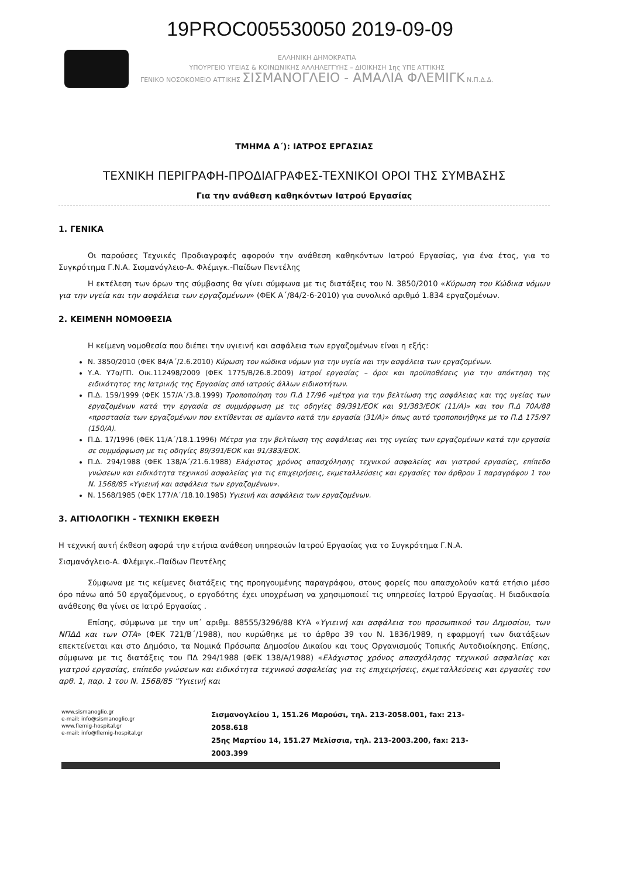19PROC005530050 2019-09-09
ΕΛΛΗΝΙΚΗ ΔΗΜΟΚΡΑΤΙΑ
ΥΠΟΥΡΓΕΙΟ ΥΓΕΙΑΣ & ΚΟΙΝΩΝΙΚΗΣ ΑΛΛΗΛΕΓΓΥΗΣ – ΔΙΟΙΚΗΣΗ 1ης ΥΠΕ ΑΤΤΙΚΗΣ
ΓΕΝΙΚΟ ΝΟΣΟΚΟΜΕΙΟ ΑΤΤΙΚΗΣ ΣΙΣΜΑΝΟΓΛΕΙΟ - ΑΜΑΛΙΑ ΦΛΕΜΙΓΚ Ν.Π.Δ.Δ.
ΤΜΗΜΑ Α΄): ΙΑΤΡΟΣ ΕΡΓΑΣΙΑΣ
ΤΕΧΝΙΚΗ ΠΕΡΙΓΡΑΦΗ-ΠΡΟΔΙΑΓΡΑΦΕΣ-ΤΕΧΝΙΚΟΙ ΟΡΟΙ ΤΗΣ ΣΥΜΒΑΣΗΣ
Για την ανάθεση καθηκόντων Ιατρού Εργασίας
1. ΓΕΝΙΚΑ
Οι παρούσες Τεχνικές Προδιαγραφές αφορούν την ανάθεση καθηκόντων Ιατρού Εργασίας, για ένα έτος, για το Συγκρότημα Γ.Ν.Α. Σισμανόγλειο-Α. Φλέμιγκ.-Παίδων Πεντέλης
Η εκτέλεση των όρων της σύμβασης θα γίνει σύμφωνα με τις διατάξεις του Ν. 3850/2010 «Κύρωση του Κώδικα νόμων για την υγεία και την ασφάλεια των εργαζομένων» (ΦΕΚ Α΄/84/2-6-2010) για συνολικό αριθμό 1.834 εργαζομένων.
2. ΚΕΙΜΕΝΗ ΝΟΜΟΘΕΣΙΑ
Η κείμενη νομοθεσία που διέπει την υγιεινή και ασφάλεια των εργαζομένων είναι η εξής:
Ν. 3850/2010 (ΦΕΚ 84/Α΄/2.6.2010) Κύρωση του κώδικα νόμων για την υγεία και την ασφάλεια των εργαζομένων.
Υ.Α. Υ7α/ΓΠ. Οικ.112498/2009 (ΦΕΚ 1775/Β/26.8.2009) Ιατροί εργασίας – όροι και προϋποθέσεις για την απόκτηση της ειδικότητος της Ιατρικής της Εργασίας από ιατρούς άλλων ειδικοτήτων.
Π.Δ. 159/1999 (ΦΕΚ 157/Α΄/3.8.1999) Τροποποίηση του Π.Δ 17/96 «μέτρα για την βελτίωση της ασφάλειας και της υγείας των εργαζομένων κατά την εργασία σε συμμόρφωση με τις οδηγίες 89/391/ΕΟΚ και 91/383/ΕΟΚ (11/Α)» και του Π.Δ 70Α/88 «προστασία των εργαζομένων που εκτίθενται σε αμίαντο κατά την εργασία (31/Α)» όπως αυτό τροποποιήθηκε με το Π.Δ 175/97 (150/Α).
Π.Δ. 17/1996 (ΦΕΚ 11/Α΄/18.1.1996) Μέτρα για την βελτίωση της ασφάλειας και της υγείας των εργαζομένων κατά την εργασία σε συμμόρφωση με τις οδηγίες 89/391/ΕΟΚ και 91/383/ΕΟΚ.
Π.Δ. 294/1988 (ΦΕΚ 138/Α΄/21.6.1988) Ελάχιστος χρόνος απασχόλησης τεχνικού ασφαλείας και γιατρού εργασίας, επίπεδο γνώσεων και ειδικότητα τεχνικού ασφαλείας για τις επιχειρήσεις, εκμεταλλεύσεις και εργασίες του άρθρου 1 παραγράφου 1 του Ν. 1568/85 «Υγιεινή και ασφάλεια των εργαζομένων».
Ν. 1568/1985 (ΦΕΚ 177/Α΄/18.10.1985) Υγιεινή και ασφάλεια των εργαζομένων.
3. ΑΙΤΙΟΛΟΓΙΚΗ - ΤΕΧΝΙΚΗ ΕΚΘΕΣΗ
Η τεχνική αυτή έκθεση αφορά την ετήσια ανάθεση υπηρεσιών Ιατρού Εργασίας για το Συγκρότημα Γ.Ν.Α.
Σισμανόγλειο-Α. Φλέμιγκ.-Παίδων Πεντέλης
Σύμφωνα με τις κείμενες διατάξεις της προηγουμένης παραγράφου, στους φορείς που απασχολούν κατά ετήσιο μέσο όρο πάνω από 50 εργαζόμενους, ο εργοδότης έχει υποχρέωση να χρησιμοποιεί τις υπηρεσίες Ιατρού Εργασίας. Η διαδικασία ανάθεσης θα γίνει σε Ιατρό Εργασίας .
Επίσης, σύμφωνα με την υπ΄ αριθμ. 88555/3296/88 ΚΥΑ «Υγιεινή και ασφάλεια του προσωπικού του Δημοσίου, των ΝΠΔΔ και των ΟΤΑ» (ΦΕΚ 721/Β΄/1988), που κυρώθηκε με το άρθρο 39 του Ν. 1836/1989, η εφαρμογή των διατάξεων επεκτείνεται και στο Δημόσιο, τα Νομικά Πρόσωπα Δημοσίου Δικαίου και τους Οργανισμούς Τοπικής Αυτοδιοίκησης. Επίσης, σύμφωνα με τις διατάξεις του ΠΔ 294/1988 (ΦΕΚ 138/Α/1988) «Ελάχιστος χρόνος απασχόλησης τεχνικού ασφαλείας και γιατρού εργασίας, επίπεδο γνώσεων και ειδικότητα τεχνικού ασφαλείας για τις επιχειρήσεις, εκμεταλλεύσεις και εργασίες του αρθ. 1, παρ. 1 του Ν. 1568/85 "Υγιεινή και
www.sismanoglio.gr
e-mail: info@sismanoglio.gr
www.flemig-hospital.gr
e-mail: info@flemig-hospital.gr
Σισμανογλείου 1, 151.26 Μαρούσι, τηλ. 213-2058.001, fax: 213-2058.618
25ης Μαρτίου 14, 151.27 Μελίσσια, τηλ. 213-2003.200, fax: 213-2003.399